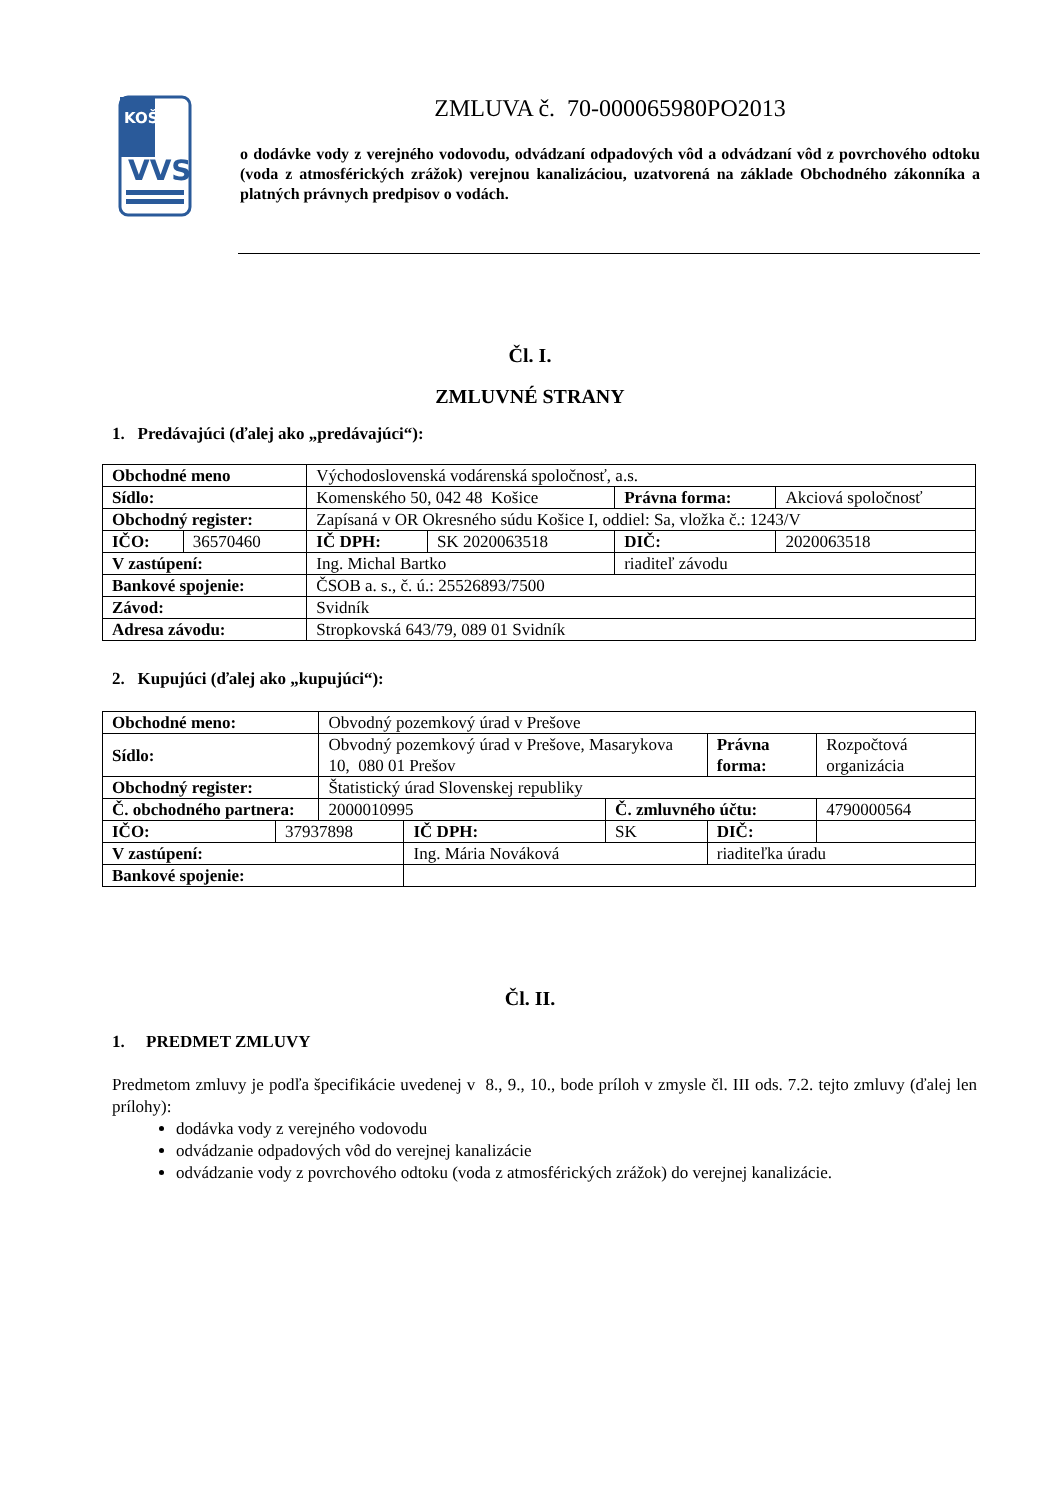KOŠICE
VVS
ZMLUVA č. 70-000065980PO2013
o dodávke vody z verejného vodovodu, odvádzaní odpadových vôd a odvádzaní vôd z povrchového odtoku (voda z atmosférických zrážok) verejnou kanalizáciou, uzatvorená na základe Obchodného zákonníka a platných právnych predpisov o vodách.
Čl. I.
ZMLUVNÉ STRANY
1. Predávajúci (ďalej ako „predávajúci“):
| Obchodné meno | | Východoslovenská vodárenská spoločnosť, a.s. | | | |
| Sídlo: | | Komenského 50, 042 48 Košice | | Právna forma: | Akciová spoločnosť |
| Obchodný register: | | Zapísaná v OR Okresného súdu Košice I, oddiel: Sa, vložka č.: 1243/V | | | |
| IČO: | 36570460 | IČ DPH: | SK 2020063518 | DIČ: | 2020063518 |
| V zastúpení: | | Ing. Michal Bartko | | riaditeľ závodu | |
| Bankové spojenie: | | ČSOB a. s., č. ú.: 25526893/7500 | | | |
| Závod: | | Svidník | | | |
| Adresa závodu: | | Stropkovská 643/79, 089 01 Svidník | | | |
2. Kupujúci (ďalej ako „kupujúci“):
| Obchodné meno: | | Obvodný pozemkový úrad v Prešove | | | | |
| Sídlo: | | Obvodný pozemkový úrad v Prešove, Masarykova 10, 080 01 Prešov | | | Právna forma: | Rozpočtová organizácia |
| Obchodný register: | | Štatistický úrad Slovenskej republiky | | | | |
| Č. obchodného partnera: | | 2000010995 | | Č. zmluvného účtu: | | 4790000564 |
| IČO: | 37937898 | | IČ DPH: | SK | DIČ: | |
| V zastúpení: | | | Ing. Mária Nováková | | riaditeľka úradu | |
| Bankové spojenie: | | | | | | |
Čl. II.
1. PREDMET ZMLUVY
Predmetom zmluvy je podľa špecifikácie uvedenej v 8., 9., 10., bode príloh v zmysle čl. III ods. 7.2. tejto zmluvy (ďalej len prílohy):
dodávka vody z verejného vodovodu
odvádzanie odpadových vôd do verejnej kanalizácie
odvádzanie vody z povrchového odtoku (voda z atmosférických zrážok) do verejnej kanalizácie.